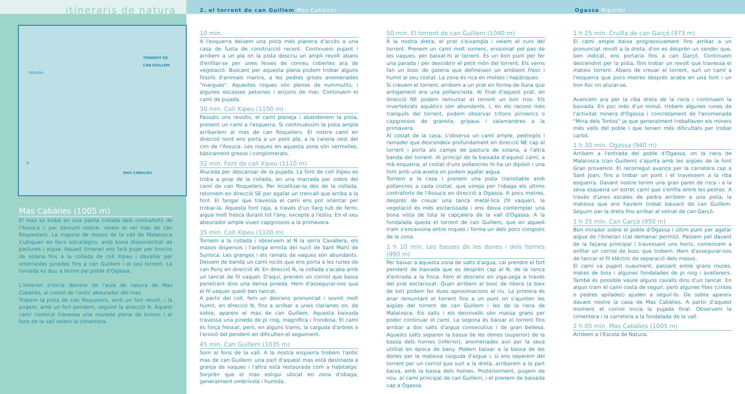itineraris de natura
OGASSA
TORRENT DE
CAN GUILLEM
MAS CABALIES
N
Mas Cabàlies (1005 m)
El mas es troba en una petita collada dels contraforts de l'Assuca i, per damunt nostre, veiem el veí mas de can Roquesters. La majoria de masos de la vall de Malatosca s'ubiquen en llocs estratègics, amb bona disponibilitat de pastures i aigua. Aquest itinerari ens farà pujar per boscos de solana fins a la collada de coll Xipeu i davallar per ombrívoles pinedes fins a can Guillem i el seu torrent. La tornada es duu a terme pel poble d'Ogassa.
L'itinerari s'inicia darrere de l'aula de natura de Mas Cabàlies, al costat de l'antic abeurador del mas.
Trobem la pista de can Roqueters, amb un fort revolt, i la pugem, amb un fort pendent, seguint la direcció N. Aquest camí costerut travessa una roureda plena de boixos i al fons de la vall veiem la cimentera.
2. el torrent de can Guillem Mas Cabàlies Ogassa Ripollès
10 min.
A l'esquerra deixem una pista més planera d'accés a una casa de fusta de construcció recent. Continuem pujant i arribem a un pla on la pista descriu un ampli revolt abans d'enfilar-se per unes feixes de conreu cobertes ara de vegetació. Buscant per aquesta plana podem trobar alguns fòssils d'animals marins, a les pedres grises anomenades "margues". Aquestes roques són plenes de nummulits, i algunes escasses petxines i eriçons de mar. Continuem el camí de pujada.
30 min. Coll Xipeu (1100 m)
Passats uns revolts, el camí planeja i abandonem la pista, prenent un camí a l'esquerra. Si continuéssim la pista ampla arribaríem al mas de can Roqueters. El nostre camí en direcció nord ens porta a un petit pla, a la carena oest del cim de l'Assuca. Les roques en aquesta zona són vermelles, bàsicament gresos i conglomerats.
32 min. Font de coll Xipeu (1110 m)
Aturada per descansar de la pujada. La font de coll Xipeu es troba a prop de la collada, en una marrada per sobre del camí de can Roqueters. Per localitzar-la des de la collada, retornem en direcció SE per agafar un trencall que arriba a la font. El fangar que travessa el camí ens pot orientar per trobar-la. Aquesta font raja, a través d'un llarg tub de ferro, aigua molt fresca durant tot l'any, excepte a l'estiu. En el seu abeurador ample viuen capgrossos a la primavera.
35 min. Coll Xipeu (1100 m)
Tornem a la collada i observem al N la serra Cavallera, els masos dispersos i l'antiga ermita del nucli de Sant Martí de Surroca. Les granges i els ramats de vaques són abundants. Deixem de banda un camí rocós que ens porta a les runes de can Ponç en direcció W. En direcció N, la collada s'acaba amb un tancat de fil vaquer. D'aquí, prenem un corriol que baixa penetrant dins una densa pineda. Hem d'assegurar-nos que el fil vaquer quedi ben tancat.
A partir del coll, fem un descens pronunciat i sovint molt humit, en direcció N, fins a arribar a unes clarianes on, de sobte, apareix el mas de can Guillem. Aquesta baixada travessa una pineda de pi roig, magnífica i frondosa. El camí és força fressat, però, en alguns trams, la caiguda d'arbres o l'erosió del pendent en dificulten el seguiment.
45 min. Can Guillem (1035 m)
Som al fons de la vall. A la nostra esquerra trobem l'antic mas de can Guillem: una part d'aquest mas està destinada a granja de vaques i l'altra està restaurada com a habitatge. Sorprèn que el mas estigui ubicat en zona d'obaga, generalment ombrívola i humida.
50 min. El torrent de can Guillem (1040 m)
A la nostra dreta, el prat s'eixampla i veiem el curs del torrent. Prenem un camí molt sorrenc, erosionat pel pas de les vaques, per baixar-hi al torrent. És un bon punt per fer una parada i per descobrir el petit món del torrent. Els verns fan un bosc de galeria que defineixen un ambient fresc i humit al seu costat. La zona és rica en molses i hepàtiques.
Si creuem el torrent, arribem a un prat en forma de lluna que antigament era una pollancreda. Al final d'aquest prat, en direcció NE podem remuntar el torrent un bon tros. Els invertebrats aquàtics són abundants. I, en els racons més tranquils del torrent, podem observar tritons pirinencs o capgrossos de granota, gripaus i salamandres a la primavera.
Al costat de la casa, s'observa un camí ample, pedregós i ramader que descendeix profundament en direcció NE cap al torrent i porta als camps de pastura de solana, a l'altra banda del torrent. Al principi de la baixada d'aquest camí, a mà esquerra, al costat d'uns pollancres hi ha un dipòsit i una font amb una aixeta on podem agafar aigua.
Tornem a la casa i prenem una pista transitable amb pollancres a cada costat, que voreja per l'obaga els últims contraforts de l'Assuca en direcció a Ogassa. A pocs metres, després de creuar una tanca metàl·lica (fil vaquer), la vegetació és més esclarissada i ens deixa contemplar una bona vista de tota la capçalera de la vall d'Ogassa. A la fondalada queda el torrent de can Guillem, que en aquest tram s'encaixona entre roques i forma un dels pocs congosts de la zona.
1 h 10 min. Les basses de les dones i dels homes (990 m)
Per baixar a aquesta zona de salts d'aigua, cal prendre el fort pendent de baixada que es desprèn cap al N, de la tanca d'entrada a la finca. Fem el descens en ziga-zaga a través del prat esclarissat. Quan arribem al bosc de ribera (a baix de tot) podem fer dues aproximacions al riu. La primera és anar remuntant el torrent fins a un punt on s'ajunten les aigües del torrent de can Guillem i les de la riera de Malatosca. Els salts i els desnivells són massa grans per poder continuar el camí. La segona és baixar el torrent fins arribar a dos salts d'aigua consecutius i de gran bellesa. Aquests salts separen la bassa de les dones (superior) de la bassa dels homes (inferior), anomenades així per la seva utilitat en època de bany. Podem baixar a la bassa de les dones per la mateixa caiguda d'aigua i, si ens separem del torrent per un corriol que surt a la dreta, arribarem a la part baixa, amb la bassa dels homes. Posteriorment, pugem de nou, al camí principal de can Guillem, i el prenem de baixada cap a Ogassa.
1 h 25 min. Cruïlla de can Garçó (973 m)
El camí ample baixa progressivament fins arribar a un pronunciat revolt a la dreta, d'on es desprèn un sender que, ben indicat, ens portaria fins a can Garçó. Continuem descendint per la pista, fins trobar un revolt que travessa el mateix torrent. Abans de creuar el torrent, surt un camí a l'esquerra que pocs metres després acaba en una font i un bon lloc on aturar-se.
Avancem ara per la riba dreta de la riera i continuem la baixada. En poc més d'un minut, trobem algunes runes de l'activitat minera d'Ogassa i concretament de l'anomenada "Mina dels Tontos" ja que generalment treballaven els miners més vells del poble i que tenien més dificultats per trobar carbó.
1 h 30 min. Ogassa (940 m)
Arribem a l'entrada del poble d'Ogassa, on la riera de Malatosca (can Guillem) s'ajunta amb les aigües de la font Gran provenint. El recorregut avança per la carretera cap a Sant Joan, fins a trobar un pont i el travessem a la riba esquerra. Davant nostre tenim una gran paret de roca i a la seva esquerra un estret camí que s'enfila entre les pedres. A través d'unes escales de pedra arribem a una pista, la mateixa que ens havíem trobat baixant de can Guillem. Seguim per la dreta fins arribar al veïnat de can Garçó.
1 h 35 min. Can Garçó (950 m)
Bon mirador sobre el poble d'Ogassa i últim punt per agafar aigua de l'itinerari (cal demanar permís). Passem pel davant de la façana principal i travessant uns horts, comencem a enfilar un corriol de bosc que trobem. Hem d'assegurar-nos de tancar el fil elèctric de separació dels masos.
El camí va pujant suaument, passant entre grans roures, mates de boix i algunes fondalades de pi roig i avellaners. També és possible veure alguns cavalls dins d'un tancat. En algun tram el camí costa de seguir, però algunes fites (cintes o pedres apilades) ajuden a seguir-lo. De sobte apareix davant nostre la casa de Mas Cabàlies. A partir d'aquest moment el corriol inicia la pujada final. Observem la cimentera i la carretera a la fondalada de la vall.
2 h 05 min. Mas Cabàlies (1005 m)
Arribem a l'Escola de Natura.